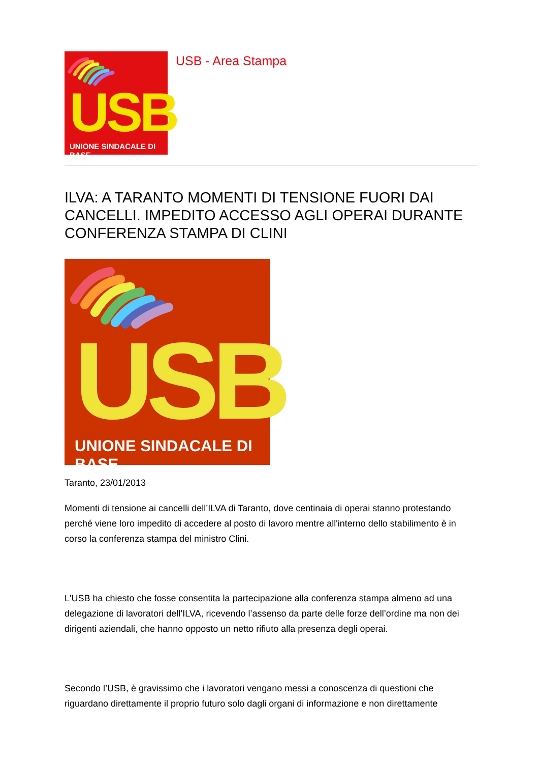USB UNIONE SINDACALE DI BASE
USB - Area Stampa
ILVA: A TARANTO MOMENTI DI TENSIONE FUORI DAI CANCELLI. IMPEDITO ACCESSO AGLI OPERAI DURANTE CONFERENZA STAMPA DI CLINI
USB UNIONE SINDACALE DI BASE
Taranto, 23/01/2013
Momenti di tensione ai cancelli dell’ILVA di Taranto, dove centinaia di operai stanno protestando perché viene loro impedito di accedere al posto di lavoro mentre all'interno dello stabilimento è in corso la conferenza stampa del ministro Clini.
L'USB ha chiesto che fosse consentita la partecipazione alla conferenza stampa almeno ad una delegazione di lavoratori dell’ILVA, ricevendo l’assenso da parte delle forze dell’ordine ma non dei dirigenti aziendali, che hanno opposto un netto rifiuto alla presenza degli operai.
Secondo l’USB, è gravissimo che i lavoratori vengano messi a conoscenza di questioni che riguardano direttamente il proprio futuro solo dagli organi di informazione e non direttamente